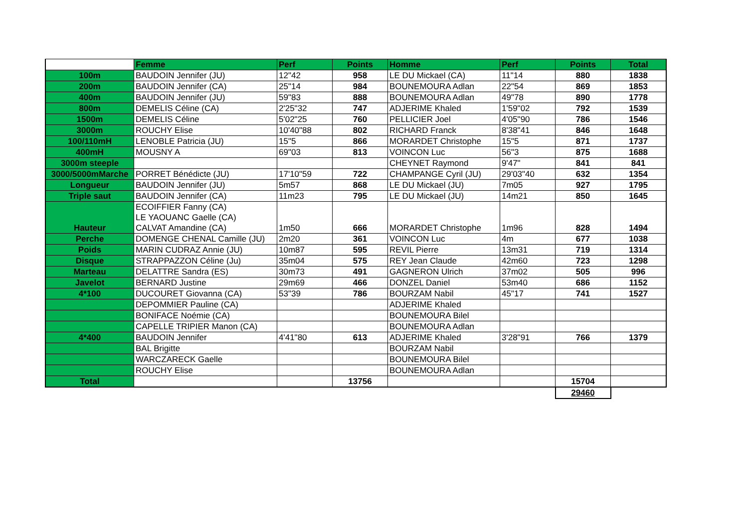| | Femme | Perf | Points | Homme | Perf | Points | Total |
| 100m | BAUDOIN Jennifer (JU) | 12"42 | 958 | LE DU Mickael (CA) | 11"14 | 880 | 1838 |
| 200m | BAUDOIN Jennifer (CA) | 25"14 | 984 | BOUNEMOURA Adlan | 22"54 | 869 | 1853 |
| 400m | BAUDOIN Jennifer (JU) | 59"83 | 888 | BOUNEMOURA Adlan | 49"78 | 890 | 1778 |
| 800m | DEMELIS Céline (CA) | 2'25"32 | 747 | ADJERIME Khaled | 1'59"02 | 792 | 1539 |
| 1500m | DEMELIS Céline | 5'02"25 | 760 | PELLICIER Joel | 4'05"90 | 786 | 1546 |
| 3000m | ROUCHY Elise | 10'40"88 | 802 | RICHARD Franck | 8'38"41 | 846 | 1648 |
| 100/110mH | LENOBLE Patricia (JU) | 15"5 | 866 | MORARDET Christophe | 15"5 | 871 | 1737 |
| 400mH | MOUSNY A | 69"03 | 813 | VOINCON Luc | 56"3 | 875 | 1688 |
| 3000m steeple | | | | CHEYNET Raymond | 9'47" | 841 | 841 |
| 3000/5000mMarche | PORRET Bénédicte (JU) | 17'10"59 | 722 | CHAMPANGE Cyril (JU) | 29'03"40 | 632 | 1354 |
| Longueur | BAUDOIN Jennifer (JU) | 5m57 | 868 | LE DU Mickael (JU) | 7m05 | 927 | 1795 |
| Triple saut | BAUDOIN Jennifer (CA) | 11m23 | 795 | LE DU Mickael (JU) | 14m21 | 850 | 1645 |
| Hauteur | ECOIFFIER Fanny (CA) LE YAOUANC Gaelle (CA) CALVAT Amandine (CA) | 1m50 | 666 | MORARDET Christophe | 1m96 | 828 | 1494 |
| Perche | DOMENGE CHENAL Camille (JU) | 2m20 | 361 | VOINCON Luc | 4m | 677 | 1038 |
| Poids | MARIN CUDRAZ Annie (JU) | 10m87 | 595 | REVIL Pierre | 13m31 | 719 | 1314 |
| Disque | STRAPPAZZON Céline (Ju) | 35m04 | 575 | REY Jean Claude | 42m60 | 723 | 1298 |
| Marteau | DELATTRE Sandra (ES) | 30m73 | 491 | GAGNERON Ulrich | 37m02 | 505 | 996 |
| Javelot | BERNARD Justine | 29m69 | 466 | DONZEL Daniel | 53m40 | 686 | 1152 |
| 4*100 | DUCOURET Giovanna (CA) | 53"39 | 786 | BOURZAM Nabil | 45"17 | 741 | 1527 |
| | DEPOMMIER Pauline (CA) | | | ADJERIME Khaled | | | |
| | BONIFACE Noémie (CA) | | | BOUNEMOURA Bilel | | | |
| | CAPELLE TRIPIER Manon (CA) | | | BOUNEMOURA Adlan | | | |
| 4*400 | BAUDOIN Jennifer | 4'41"80 | 613 | ADJERIME Khaled | 3'28"91 | 766 | 1379 |
| | BAL Brigitte | | | BOURZAM Nabil | | | |
| | WARCZARECK Gaelle | | | BOUNEMOURA Bilel | | | |
| | ROUCHY Elise | | | BOUNEMOURA Adlan | | | |
| Total | | | 13756 | | | 15704 | |
| | | | | | | 29460 | |